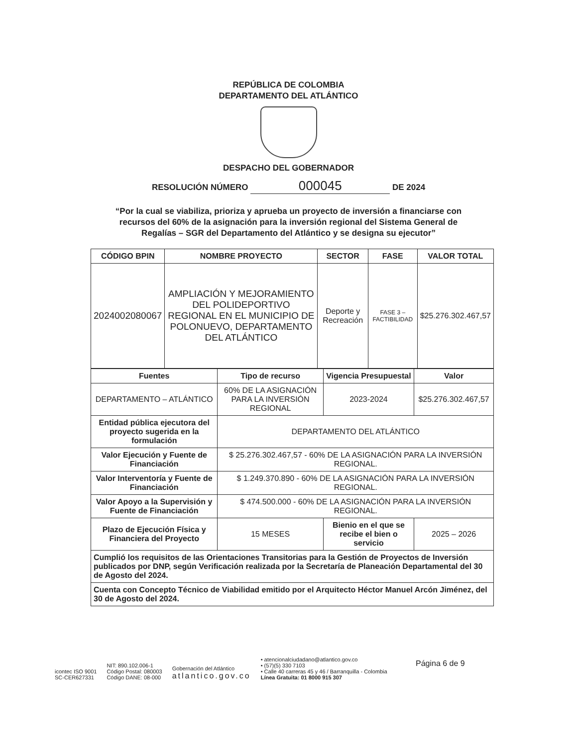REPÚBLICA DE COLOMBIA
DEPARTAMENTO DEL ATLÁNTICO
DESPACHO DEL GOBERNADOR
RESOLUCIÓN NÚMERO 000045 DE 2024
“Por la cual se viabiliza, prioriza y aprueba un proyecto de inversión a financiarse con recursos del 60% de la asignación para la inversión regional del Sistema General de Regalías – SGR del Departamento del Atlántico y se designa su ejecutor”
| CÓDIGO BPIN | NOMBRE PROYECTO | SECTOR | FASE | VALOR TOTAL |
| --- | --- | --- | --- | --- |
| 2024002080067 | AMPLIACIÓN Y MEJORAMIENTO DEL POLIDEPORTIVO REGIONAL EN EL MUNICIPIO DE POLONUEVO, DEPARTAMENTO DEL ATLÁNTICO | Deporte y Recreación | FASE 3 – FACTIBILIDAD | $25.276.302.467,57 |
| Fuentes | Tipo de recurso | | Vigencia Presupuestal | Valor |
| --- | --- | --- | --- | --- |
| DEPARTAMENTO – ATLÁNTICO | 60% DE LA ASIGNACIÓN PARA LA INVERSIÓN REGIONAL | | 2023-2024 | $25.276.302.467,57 |
| Entidad pública ejecutora del proyecto sugerida en la formulación | DEPARTAMENTO DEL ATLÁNTICO | | | |
| Valor Ejecución y Fuente de Financiación | $ 25.276.302.467,57 - 60% DE LA ASIGNACIÓN PARA LA INVERSIÓN REGIONAL. | | | |
| Valor Interventoría y Fuente de Financiación | $ 1.249.370.890 - 60% DE LA ASIGNACIÓN PARA LA INVERSIÓN REGIONAL. | | | |
| Valor Apoyo a la Supervisión y Fuente de Financiación | $ 474.500.000 - 60% DE LA ASIGNACIÓN PARA LA INVERSIÓN REGIONAL. | | | |
| Plazo de Ejecución Física y Financiera del Proyecto | 15 MESES | Bienio en el que se recibe el bien o servicio | | 2025 – 2026 |
| Cumplió los requisitos de las Orientaciones Transitorias para la Gestión de Proyectos de Inversión publicados por DNP, según Verificación realizada por la Secretaría de Planeación Departamental del 30 de Agosto del 2024. | | | | |
| Cuenta con Concepto Técnico de Viabilidad emitido por el Arquitecto Héctor Manuel Arcón Jiménez, del 30 de Agosto del 2024. | | | | |
Página 6 de 9
icontec ISO 9001
SC-CER627331
NIT: 890.102.006-1
Código Postal: 080003
Código DANE: 08-000
Gobernación del Atlántico
atlantico.gov.co
• atencionalciudadano@atlantico.gov.co
• (57)(5) 330 7103
• Calle 40 carreras 45 y 46 / Barranquilla - Colombia
Línea Gratuita: 01 8000 915 307